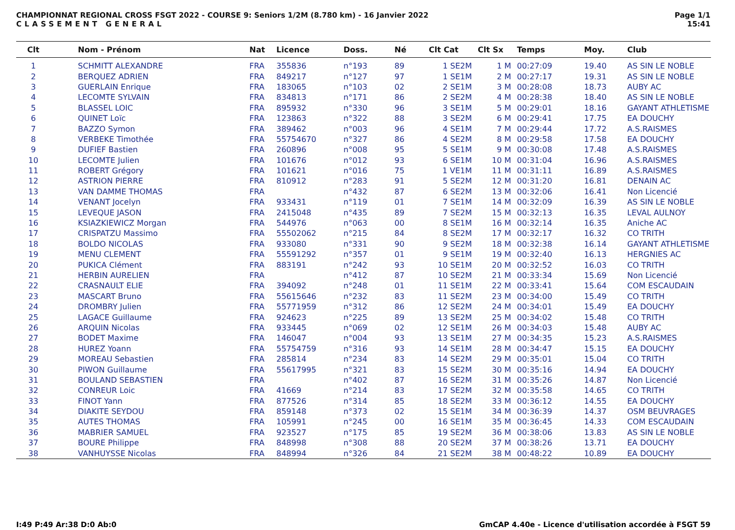CHAMPIONNAT REGIONAL CROSS FSGT 2022 - COURSE 9: Seniors 1/2M (8.780 km) - 16 Janvier 2022
CLASSEMENT GENERAL
Page 1/1
15:41
| Clt | | Nom - Prénom | Nat | Licence | Doss. | Né | Clt Cat | Clt Sx | Temps | Moy. | Club |
| --- | --- | --- | --- | --- | --- | --- | --- | --- | --- | --- | --- |
| 1 | | SCHMITT ALEXANDRE | FRA | 355836 | n°193 | 89 | 1 SE2M | 1 M | 00:27:09 | 19.40 | AS SIN LE NOBLE |
| 2 | | BERQUEZ ADRIEN | FRA | 849217 | n°127 | 97 | 1 SE1M | 2 M | 00:27:17 | 19.31 | AS SIN LE NOBLE |
| 3 | | GUERLAIN Enrique | FRA | 183065 | n°103 | 02 | 2 SE1M | 3 M | 00:28:08 | 18.73 | AUBY AC |
| 4 | | LECOMTE SYLVAIN | FRA | 834813 | n°171 | 86 | 2 SE2M | 4 M | 00:28:38 | 18.40 | AS SIN LE NOBLE |
| 5 | | BLASSEL LOIC | FRA | 895932 | n°330 | 96 | 3 SE1M | 5 M | 00:29:01 | 18.16 | GAYANT ATHLETISME |
| 6 | | QUINET Loïc | FRA | 123863 | n°322 | 88 | 3 SE2M | 6 M | 00:29:41 | 17.75 | EA DOUCHY |
| 7 | | BAZZO Symon | FRA | 389462 | n°003 | 96 | 4 SE1M | 7 M | 00:29:44 | 17.72 | A.S.RAISMES |
| 8 | | VERBEKE Timothée | FRA | 55754670 | n°327 | 86 | 4 SE2M | 8 M | 00:29:58 | 17.58 | EA DOUCHY |
| 9 | | DUFIEF Bastien | FRA | 260896 | n°008 | 95 | 5 SE1M | 9 M | 00:30:08 | 17.48 | A.S.RAISMES |
| 10 | | LECOMTE Julien | FRA | 101676 | n°012 | 93 | 6 SE1M | 10 M | 00:31:04 | 16.96 | A.S.RAISMES |
| 11 | | ROBERT Grégory | FRA | 101621 | n°016 | 75 | 1 VE1M | 11 M | 00:31:11 | 16.89 | A.S.RAISMES |
| 12 | | ASTRION PIERRE | FRA | 810912 | n°283 | 91 | 5 SE2M | 12 M | 00:31:20 | 16.81 | DENAIN AC |
| 13 | | VAN DAMME THOMAS | FRA | | n°432 | 87 | 6 SE2M | 13 M | 00:32:06 | 16.41 | Non Licencié |
| 14 | | VENANT Jocelyn | FRA | 933431 | n°119 | 01 | 7 SE1M | 14 M | 00:32:09 | 16.39 | AS SIN LE NOBLE |
| 15 | | LEVEQUE JASON | FRA | 2415048 | n°435 | 89 | 7 SE2M | 15 M | 00:32:13 | 16.35 | LEVAL AULNOY |
| 16 | | KSIAZKIEWICZ Morgan | FRA | 544976 | n°063 | 00 | 8 SE1M | 16 M | 00:32:14 | 16.35 | Aniche AC |
| 17 | | CRISPATZU Massimo | FRA | 55502062 | n°215 | 84 | 8 SE2M | 17 M | 00:32:17 | 16.32 | CO TRITH |
| 18 | | BOLDO NICOLAS | FRA | 933080 | n°331 | 90 | 9 SE2M | 18 M | 00:32:38 | 16.14 | GAYANT ATHLETISME |
| 19 | | MENU CLEMENT | FRA | 55591292 | n°357 | 01 | 9 SE1M | 19 M | 00:32:40 | 16.13 | HERGNIES AC |
| 20 | | PUKICA Clément | FRA | 883191 | n°242 | 93 | 10 SE1M | 20 M | 00:32:52 | 16.03 | CO TRITH |
| 21 | | HERBIN AURELIEN | FRA | | n°412 | 87 | 10 SE2M | 21 M | 00:33:34 | 15.69 | Non Licencié |
| 22 | | CRASNAULT ELIE | FRA | 394092 | n°248 | 01 | 11 SE1M | 22 M | 00:33:41 | 15.64 | COM ESCAUDAIN |
| 23 | | MASCART Bruno | FRA | 55615646 | n°232 | 83 | 11 SE2M | 23 M | 00:34:00 | 15.49 | CO TRITH |
| 24 | | DROMBRY Julien | FRA | 55771959 | n°312 | 86 | 12 SE2M | 24 M | 00:34:01 | 15.49 | EA DOUCHY |
| 25 | | LAGACE Guillaume | FRA | 924623 | n°225 | 89 | 13 SE2M | 25 M | 00:34:02 | 15.48 | CO TRITH |
| 26 | | ARQUIN Nicolas | FRA | 933445 | n°069 | 02 | 12 SE1M | 26 M | 00:34:03 | 15.48 | AUBY AC |
| 27 | | BODET Maxime | FRA | 146047 | n°004 | 93 | 13 SE1M | 27 M | 00:34:35 | 15.23 | A.S.RAISMES |
| 28 | | HUREZ Yoann | FRA | 55754759 | n°316 | 93 | 14 SE1M | 28 M | 00:34:47 | 15.15 | EA DOUCHY |
| 29 | | MOREAU Sebastien | FRA | 285814 | n°234 | 83 | 14 SE2M | 29 M | 00:35:01 | 15.04 | CO TRITH |
| 30 | | PIWON Guillaume | FRA | 55617995 | n°321 | 83 | 15 SE2M | 30 M | 00:35:16 | 14.94 | EA DOUCHY |
| 31 | | BOULAND SEBASTIEN | FRA | | n°402 | 87 | 16 SE2M | 31 M | 00:35:26 | 14.87 | Non Licencié |
| 32 | | CONREUR Loic | FRA | 41669 | n°214 | 83 | 17 SE2M | 32 M | 00:35:58 | 14.65 | CO TRITH |
| 33 | | FINOT Yann | FRA | 877526 | n°314 | 85 | 18 SE2M | 33 M | 00:36:12 | 14.55 | EA DOUCHY |
| 34 | | DIAKITE SEYDOU | FRA | 859148 | n°373 | 02 | 15 SE1M | 34 M | 00:36:39 | 14.37 | OSM BEUVRAGES |
| 35 | | AUTES THOMAS | FRA | 105991 | n°245 | 00 | 16 SE1M | 35 M | 00:36:45 | 14.33 | COM ESCAUDAIN |
| 36 | | MABRIER SAMUEL | FRA | 923527 | n°175 | 85 | 19 SE2M | 36 M | 00:38:06 | 13.83 | AS SIN LE NOBLE |
| 37 | | BOURE Philippe | FRA | 848998 | n°308 | 88 | 20 SE2M | 37 M | 00:38:26 | 13.71 | EA DOUCHY |
| 38 | | VANHUYSSE Nicolas | FRA | 848994 | n°326 | 84 | 21 SE2M | 38 M | 00:48:22 | 10.89 | EA DOUCHY |
I:49 P:49 Ar:38 D:0 Ab:0 GmCAP 4.40e - Licence d'utilisation accordée à FSGT 59